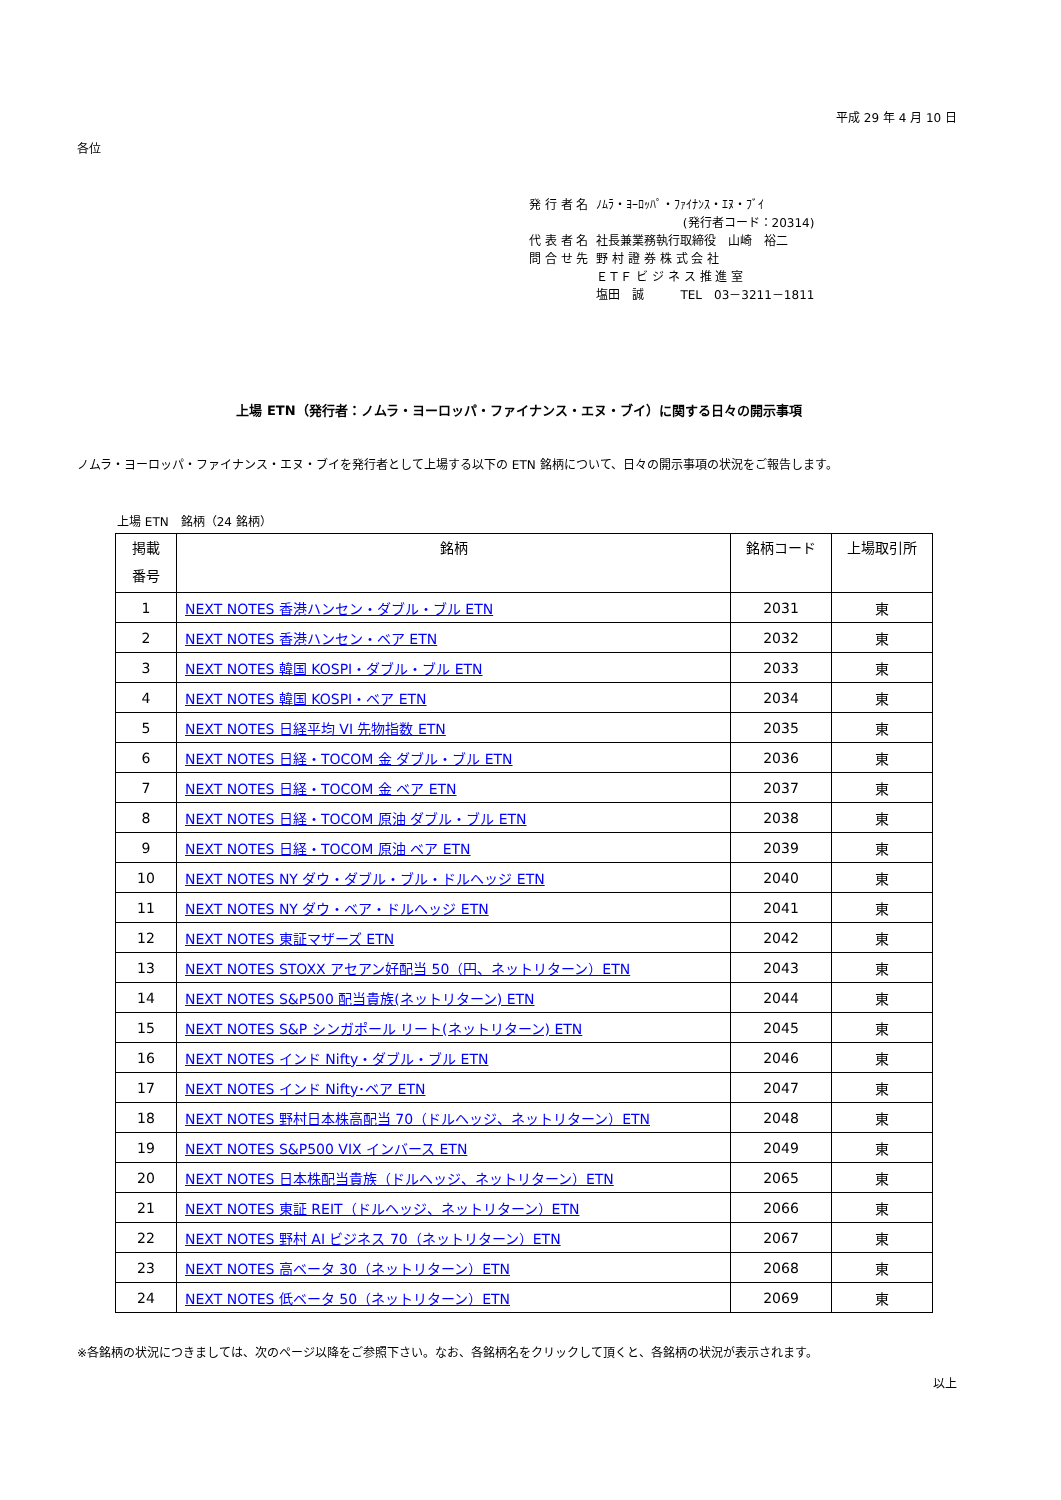平成 29 年 4 月 10 日
各位
| 発 行 者 名 | ﾉﾑﾗ・ﾖｰﾛｯﾊﾟ・ﾌｧｲﾅﾝｽ・ｴﾇ・ﾌﾞｲ |
| | (発行者コード：20314) |
| 代 表 者 名 | 社長兼業務執行取締役 山崎 裕二 |
| 問 合 せ 先 | 野 村 證 券 株 式 会 社 ＥＴＦ ビ ジ ネ ス 推 進 室 塩田 誠 TEL 03－3211－1811 |
上場 ETN（発行者：ノムラ・ヨーロッパ・ファイナンス・エヌ・ブイ）に関する日々の開示事項
ノムラ・ヨーロッパ・ファイナンス・エヌ・ブイを発行者として上場する以下の ETN 銘柄について、日々の開示事項の状況をご報告します。
上場 ETN　銘柄（24 銘柄）
| 掲載 番号 | 銘柄 | 銘柄コード | 上場取引所 |
| --- | --- | --- | --- |
| 1 | NEXT NOTES 香港ハンセン・ダブル・ブル ETN | 2031 | 東 |
| 2 | NEXT NOTES 香港ハンセン・ベア ETN | 2032 | 東 |
| 3 | NEXT NOTES 韓国 KOSPI・ダブル・ブル ETN | 2033 | 東 |
| 4 | NEXT NOTES 韓国 KOSPI・ベア ETN | 2034 | 東 |
| 5 | NEXT NOTES 日経平均 VI 先物指数 ETN | 2035 | 東 |
| 6 | NEXT NOTES 日経・TOCOM 金 ダブル・ブル ETN | 2036 | 東 |
| 7 | NEXT NOTES 日経・TOCOM 金 ベア ETN | 2037 | 東 |
| 8 | NEXT NOTES 日経・TOCOM 原油 ダブル・ブル ETN | 2038 | 東 |
| 9 | NEXT NOTES 日経・TOCOM 原油 ベア ETN | 2039 | 東 |
| 10 | NEXT NOTES NY ダウ・ダブル・ブル・ドルヘッジ ETN | 2040 | 東 |
| 11 | NEXT NOTES NY ダウ・ベア・ドルヘッジ ETN | 2041 | 東 |
| 12 | NEXT NOTES 東証マザーズ ETN | 2042 | 東 |
| 13 | NEXT NOTES STOXX アセアン好配当 50（円、ネットリターン）ETN | 2043 | 東 |
| 14 | NEXT NOTES S&P500 配当貴族(ネットリターン) ETN | 2044 | 東 |
| 15 | NEXT NOTES S&P シンガポール リート(ネットリターン) ETN | 2045 | 東 |
| 16 | NEXT NOTES インド Nifty・ダブル・ブル ETN | 2046 | 東 |
| 17 | NEXT NOTES インド Nifty･ベア ETN | 2047 | 東 |
| 18 | NEXT NOTES 野村日本株高配当 70（ドルヘッジ、ネットリターン）ETN | 2048 | 東 |
| 19 | NEXT NOTES S&P500 VIX インバース ETN | 2049 | 東 |
| 20 | NEXT NOTES 日本株配当貴族（ドルヘッジ、ネットリターン）ETN | 2065 | 東 |
| 21 | NEXT NOTES 東証 REIT（ドルヘッジ、ネットリターン）ETN | 2066 | 東 |
| 22 | NEXT NOTES 野村 AI ビジネス 70（ネットリターン）ETN | 2067 | 東 |
| 23 | NEXT NOTES 高ベータ 30（ネットリターン）ETN | 2068 | 東 |
| 24 | NEXT NOTES 低ベータ 50（ネットリターン）ETN | 2069 | 東 |
※各銘柄の状況につきましては、次のページ以降をご参照下さい。なお、各銘柄名をクリックして頂くと、各銘柄の状況が表示されます。
以上